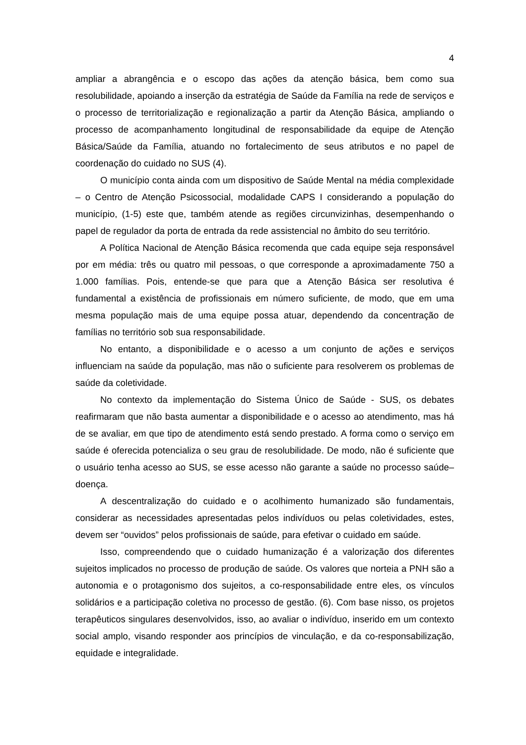4
ampliar a abrangência e o escopo das ações da atenção básica, bem como sua resolubilidade, apoiando a inserção da estratégia de Saúde da Família na rede de serviços e o processo de territorialização e regionalização a partir da Atenção Básica, ampliando o processo de acompanhamento longitudinal de responsabilidade da equipe de Atenção Básica/Saúde da Família, atuando no fortalecimento de seus atributos e no papel de coordenação do cuidado no SUS (4).
O município conta ainda com um dispositivo de Saúde Mental na média complexidade – o Centro de Atenção Psicossocial, modalidade CAPS I considerando a população do município, (1-5) este que, também atende as regiões circunvizinhas, desempenhando o papel de regulador da porta de entrada da rede assistencial no âmbito do seu território.
A Política Nacional de Atenção Básica recomenda que cada equipe seja responsável por em média: três ou quatro mil pessoas, o que corresponde a aproximadamente 750 a 1.000 famílias. Pois, entende-se que para que a Atenção Básica ser resolutiva é fundamental a existência de profissionais em número suficiente, de modo, que em uma mesma população mais de uma equipe possa atuar, dependendo da concentração de famílias no território sob sua responsabilidade.
No entanto, a disponibilidade e o acesso a um conjunto de ações e serviços influenciam na saúde da população, mas não o suficiente para resolverem os problemas de saúde da coletividade.
No contexto da implementação do Sistema Único de Saúde - SUS, os debates reafirmaram que não basta aumentar a disponibilidade e o acesso ao atendimento, mas há de se avaliar, em que tipo de atendimento está sendo prestado. A forma como o serviço em saúde é oferecida potencializa o seu grau de resolubilidade. De modo, não é suficiente que o usuário tenha acesso ao SUS, se esse acesso não garante a saúde no processo saúde–doença.
A descentralização do cuidado e o acolhimento humanizado são fundamentais, considerar as necessidades apresentadas pelos indivíduos ou pelas coletividades, estes, devem ser “ouvidos” pelos profissionais de saúde, para efetivar o cuidado em saúde.
Isso, compreendendo que o cuidado humanização é a valorização dos diferentes sujeitos implicados no processo de produção de saúde. Os valores que norteia a PNH são a autonomia e o protagonismo dos sujeitos, a co-responsabilidade entre eles, os vínculos solidários e a participação coletiva no processo de gestão. (6). Com base nisso, os projetos terapêuticos singulares desenvolvidos, isso, ao avaliar o indivíduo, inserido em um contexto social amplo, visando responder aos princípios de vinculação, e da co-responsabilização, equidade e integralidade.